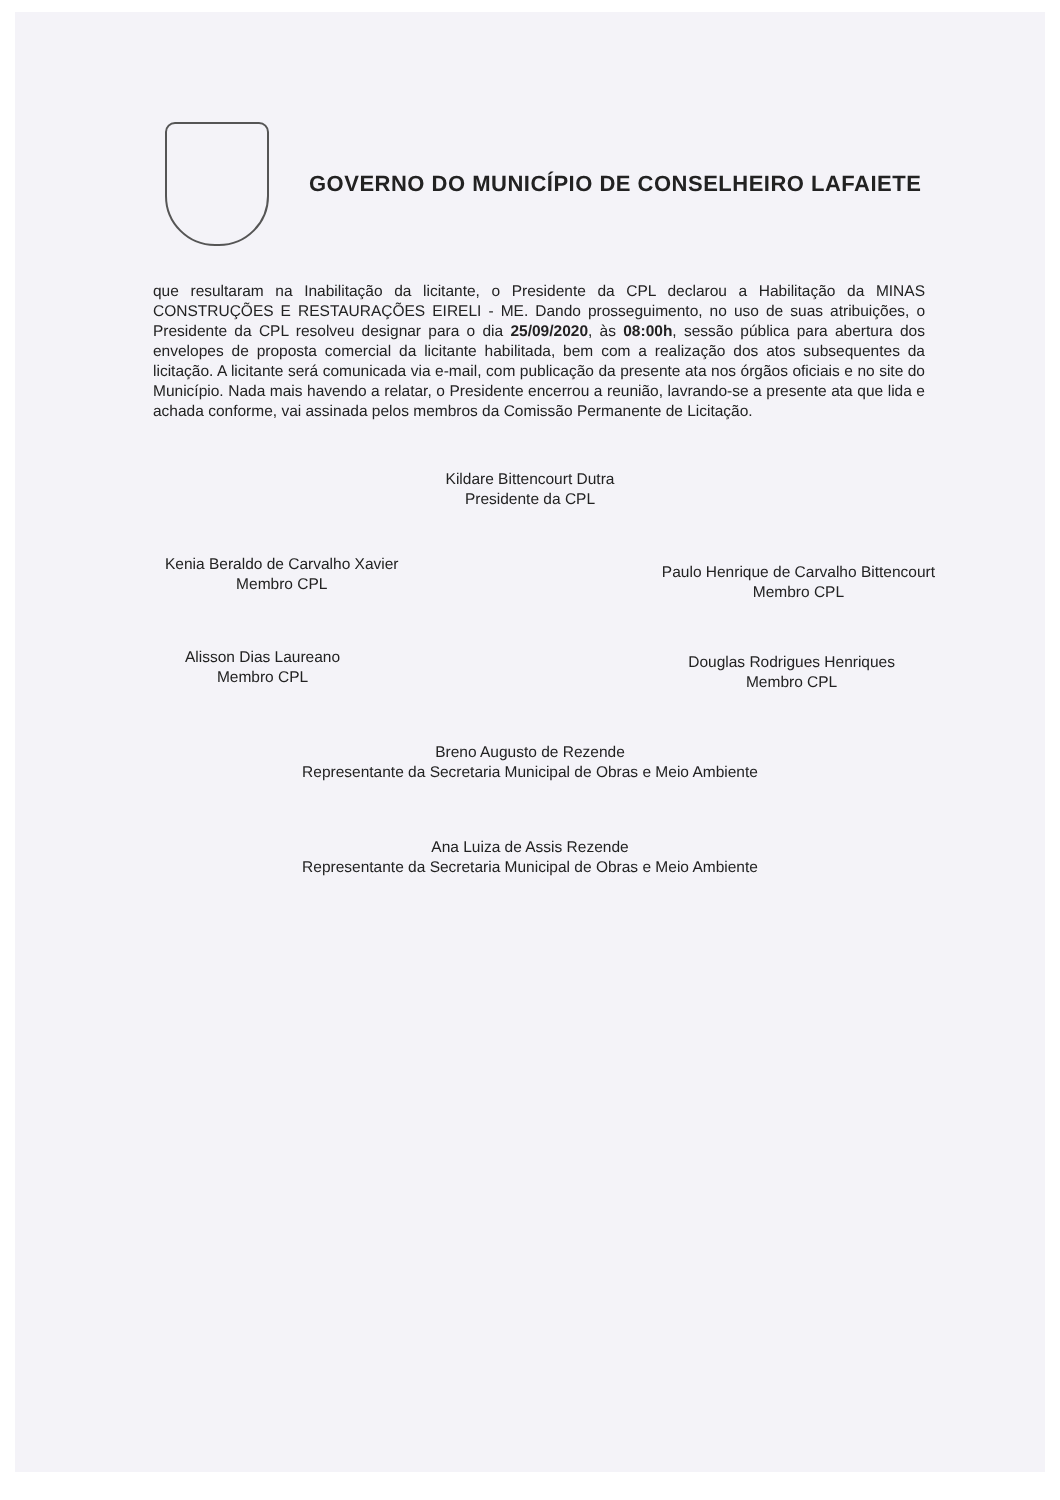GOVERNO DO MUNICÍPIO DE CONSELHEIRO LAFAIETE
que resultaram na Inabilitação da licitante, o Presidente da CPL declarou a Habilitação da MINAS CONSTRUÇÕES E RESTAURAÇÕES EIRELI - ME. Dando prosseguimento, no uso de suas atribuições, o Presidente da CPL resolveu designar para o dia 25/09/2020, às 08:00h, sessão pública para abertura dos envelopes de proposta comercial da licitante habilitada, bem com a realização dos atos subsequentes da licitação. A licitante será comunicada via e-mail, com publicação da presente ata nos órgãos oficiais e no site do Município. Nada mais havendo a relatar, o Presidente encerrou a reunião, lavrando-se a presente ata que lida e achada conforme, vai assinada pelos membros da Comissão Permanente de Licitação.
Kildare Bittencourt Dutra
Presidente da CPL
Kenia Beraldo de Carvalho Xavier
Membro CPL
Paulo Henrique de Carvalho Bittencourt
Membro CPL
Alisson Dias Laureano
Membro CPL
Douglas Rodrigues Henriques
Membro CPL
Breno Augusto de Rezende
Representante da Secretaria Municipal de Obras e Meio Ambiente
Ana Luiza de Assis Rezende
Representante da Secretaria Municipal de Obras e Meio Ambiente